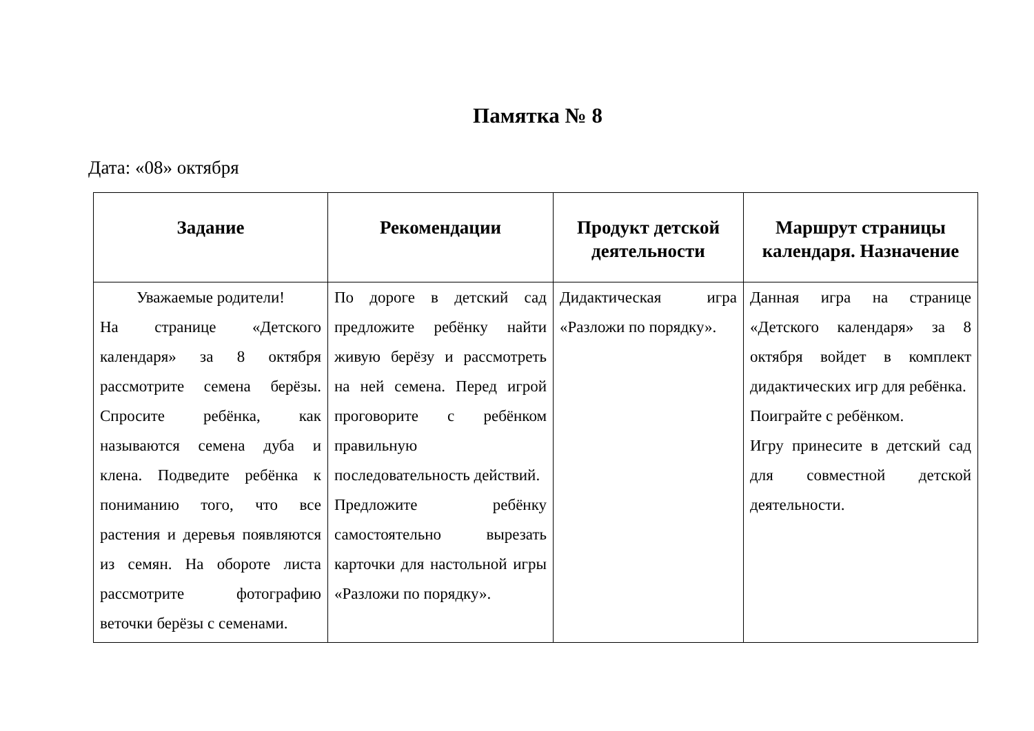Памятка № 8
Дата: «08» октября
| Задание | Рекомендации | Продукт детской деятельности | Маршрут страницы календаря. Назначение |
| --- | --- | --- | --- |
| Уважаемые родители! На странице «Детского календаря» за 8 октября рассмотрите семена берёзы. Спросите ребёнка, как называются семена дуба и клена. Подведите ребёнка к пониманию того, что все растения и деревья появляются из семян. На обороте листа рассмотрите фотографию веточки берёзы с семенами. | По дороге в детский сад предложите ребёнку найти живую берёзу и рассмотреть на ней семена. Перед игрой проговорите с ребёнком правильную последовательность действий. Предложите ребёнку самостоятельно вырезать карточки для настольной игры «Разложи по порядку». | Дидактическая игра «Разложи по порядку». | Данная игра на странице «Детского календаря» за 8 октября войдет в комплект дидактических игр для ребёнка. Поиграйте с ребёнком. Игру принесите в детский сад для совместной детской деятельности. |